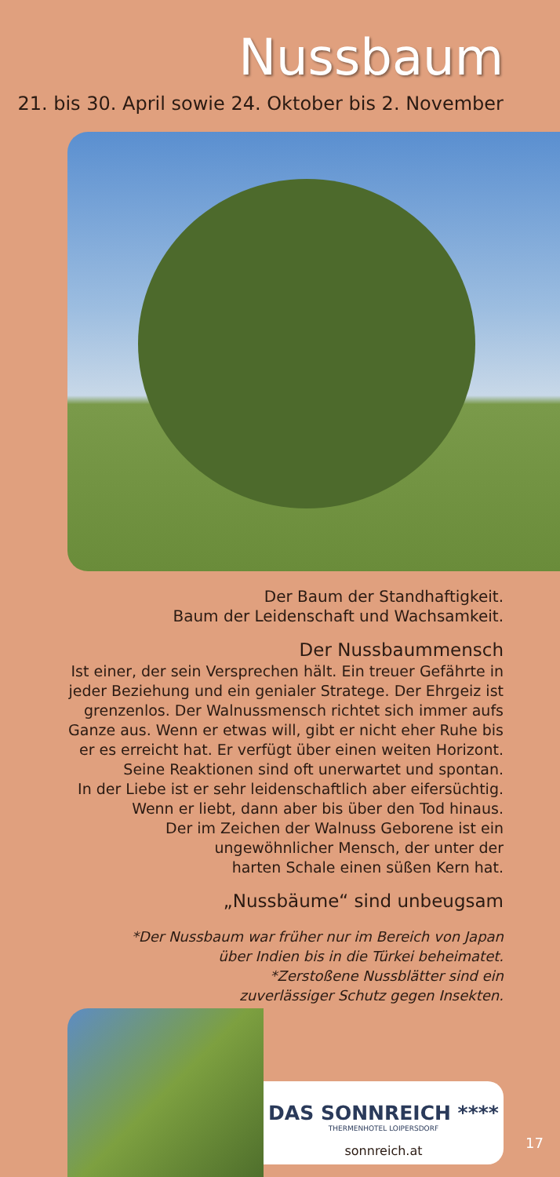Nussbaum
21. bis 30. April sowie 24. Oktober bis 2. November
Der Baum der Standhaftigkeit.
Baum der Leidenschaft und Wachsamkeit.
Der Nussbaummensch
Ist einer, der sein Versprechen hält. Ein treuer Gefährte in
jeder Beziehung und ein genialer Stratege. Der Ehrgeiz ist
grenzenlos. Der Walnussmensch richtet sich immer aufs
Ganze aus. Wenn er etwas will, gibt er nicht eher Ruhe bis
er es erreicht hat. Er verfügt über einen weiten Horizont.
Seine Reaktionen sind oft unerwartet und spontan.
In der Liebe ist er sehr leidenschaftlich aber eifersüchtig.
Wenn er liebt, dann aber bis über den Tod hinaus.
Der im Zeichen der Walnuss Geborene ist ein
ungewöhnlicher Mensch, der unter der
harten Schale einen süßen Kern hat.
„Nussbäume“ sind unbeugsam
*Der Nussbaum war früher nur im Bereich von Japan
über Indien bis in die Türkei beheimatet.
*Zerstoßene Nussblätter sind ein
zuverlässiger Schutz gegen Insekten.
DAS SONNREICH ****
THERMENHOTEL LOIPERSDORF
sonnreich.at
17